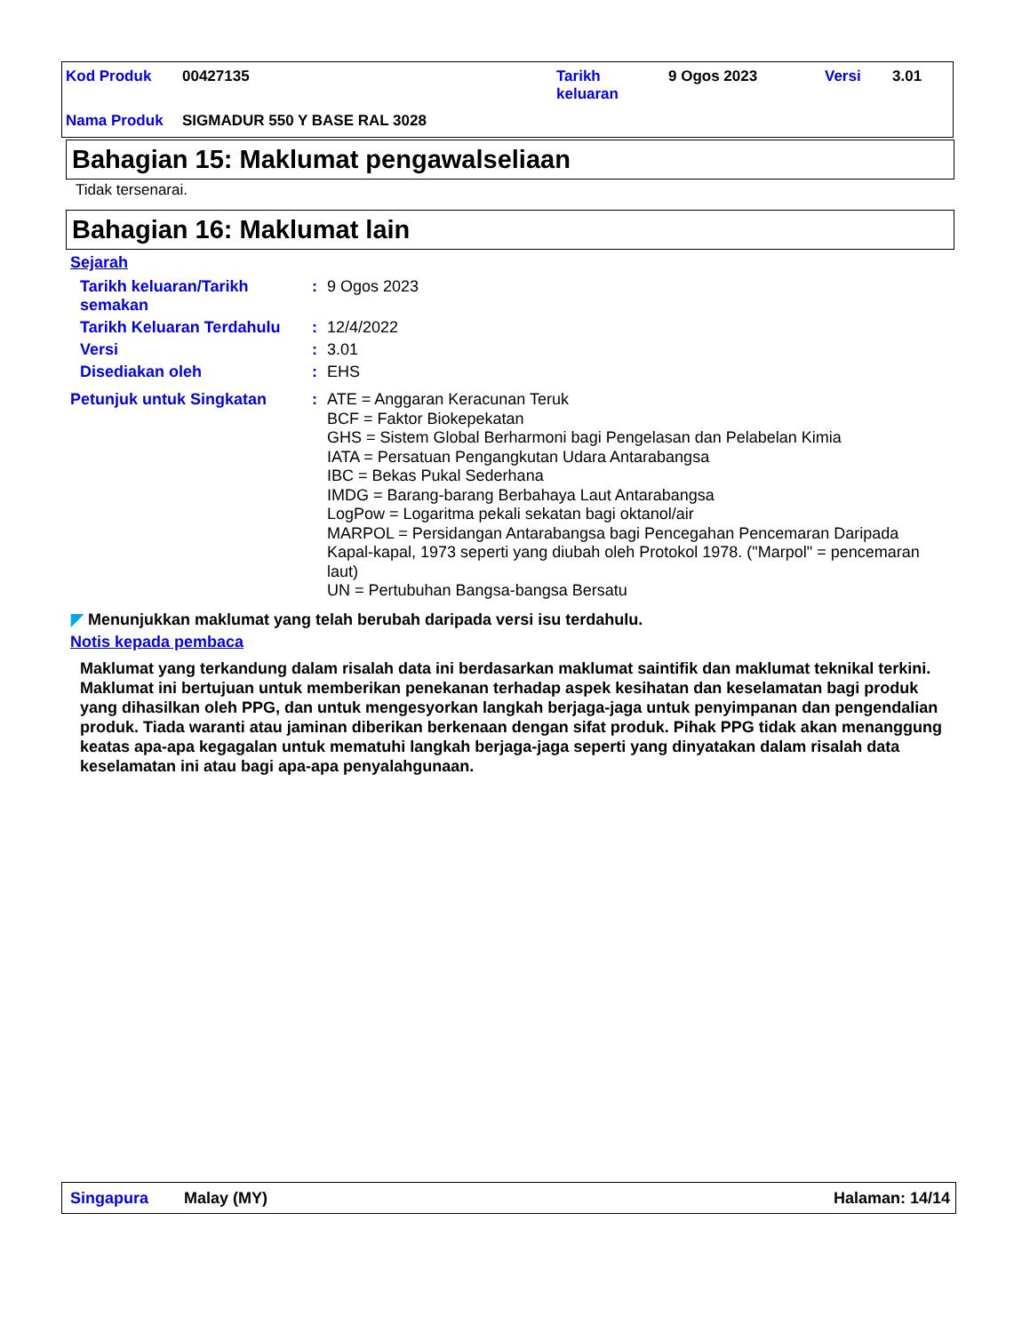| Kod Produk | 00427135 | Tarikh keluaran | 9 Ogos 2023 | Versi | 3.01 |
| Nama Produk | SIGMADUR 550 Y BASE RAL 3028 | | | | |
Bahagian 15: Maklumat pengawalseliaan
Tidak tersenarai.
Bahagian 16: Maklumat lain
Sejarah
| Tarikh keluaran/Tarikh semakan | : | 9 Ogos 2023 |
| Tarikh Keluaran Terdahulu | : | 12/4/2022 |
| Versi | : | 3.01 |
| Disediakan oleh | : | EHS |
| Petunjuk untuk Singkatan | : | ATE = Anggaran Keracunan Teruk BCF = Faktor Biokepekatan GHS = Sistem Global Berharmoni bagi Pengelasan dan Pelabelan Kimia IATA = Persatuan Pengangkutan Udara Antarabangsa IBC = Bekas Pukal Sederhana IMDG = Barang-barang Berbahaya Laut Antarabangsa LogPow = Logaritma pekali sekatan bagi oktanol/air MARPOL = Persidangan Antarabangsa bagi Pencegahan Pencemaran Daripada Kapal-kapal, 1973 seperti yang diubah oleh Protokol 1978. ("Marpol" = pencemaran laut) UN = Pertubuhan Bangsa-bangsa Bersatu |
◤ Menunjukkan maklumat yang telah berubah daripada versi isu terdahulu.
Notis kepada pembaca
Maklumat yang terkandung dalam risalah data ini berdasarkan maklumat saintifik dan maklumat teknikal terkini.
Maklumat ini bertujuan untuk memberikan penekanan terhadap aspek kesihatan dan keselamatan bagi produk yang dihasilkan oleh PPG, dan untuk mengesyorkan langkah berjaga-jaga untuk penyimpanan dan pengendalian produk. Tiada waranti atau jaminan diberikan berkenaan dengan sifat produk. Pihak PPG tidak akan menanggung keatas apa-apa kegagalan untuk mematuhi langkah berjaga-jaga seperti yang dinyatakan dalam risalah data keselamatan ini atau bagi apa-apa penyalahgunaan.
Singapura Malay (MY) Halaman: 14/14